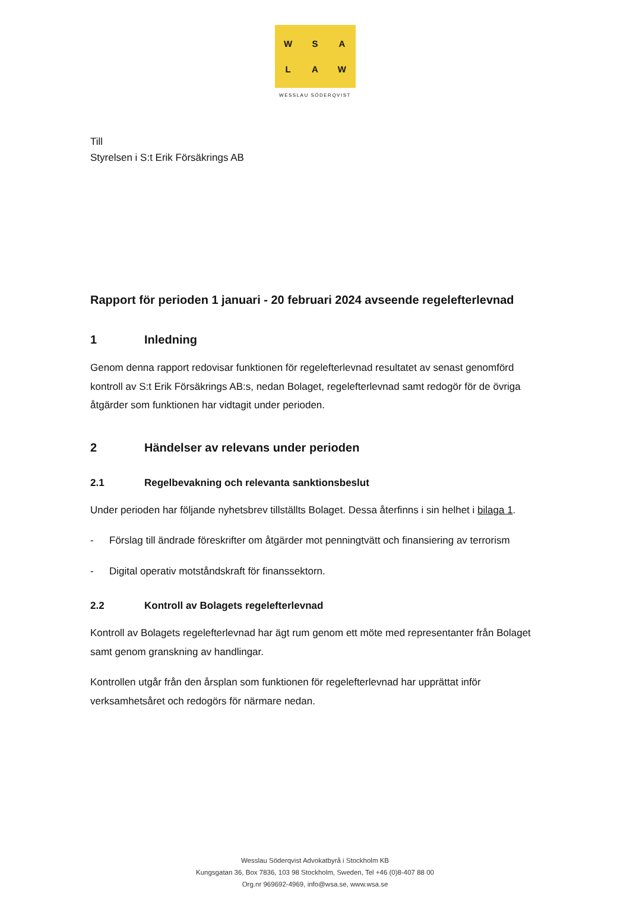WSALAW
WESSLAU SÖDERQVIST
Till
Styrelsen i S:t Erik Försäkrings AB
Rapport för perioden 1 januari - 20 februari 2024 avseende regelefterlevnad
1 Inledning
Genom denna rapport redovisar funktionen för regelefterlevnad resultatet av senast genomförd kontroll av S:t Erik Försäkrings AB:s, nedan Bolaget, regelefterlevnad samt redogör för de övriga åtgärder som funktionen har vidtagit under perioden.
2 Händelser av relevans under perioden
2.1 Regelbevakning och relevanta sanktionsbeslut
Under perioden har följande nyhetsbrev tillställts Bolaget. Dessa återfinns i sin helhet i bilaga 1.
- Förslag till ändrade föreskrifter om åtgärder mot penningtvätt och finansiering av terrorism
- Digital operativ motståndskraft för finanssektorn.
2.2 Kontroll av Bolagets regelefterlevnad
Kontroll av Bolagets regelefterlevnad har ägt rum genom ett möte med representanter från Bolaget samt genom granskning av handlingar.
Kontrollen utgår från den årsplan som funktionen för regelefterlevnad har upprättat inför verksamhetsåret och redogörs för närmare nedan.
Wesslau Söderqvist Advokatbyrå i Stockholm KB
Kungsgatan 36, Box 7836, 103 98 Stockholm, Sweden, Tel +46 (0)8-407 88 00
Org.nr 969692-4969, info@wsa.se, www.wsa.se